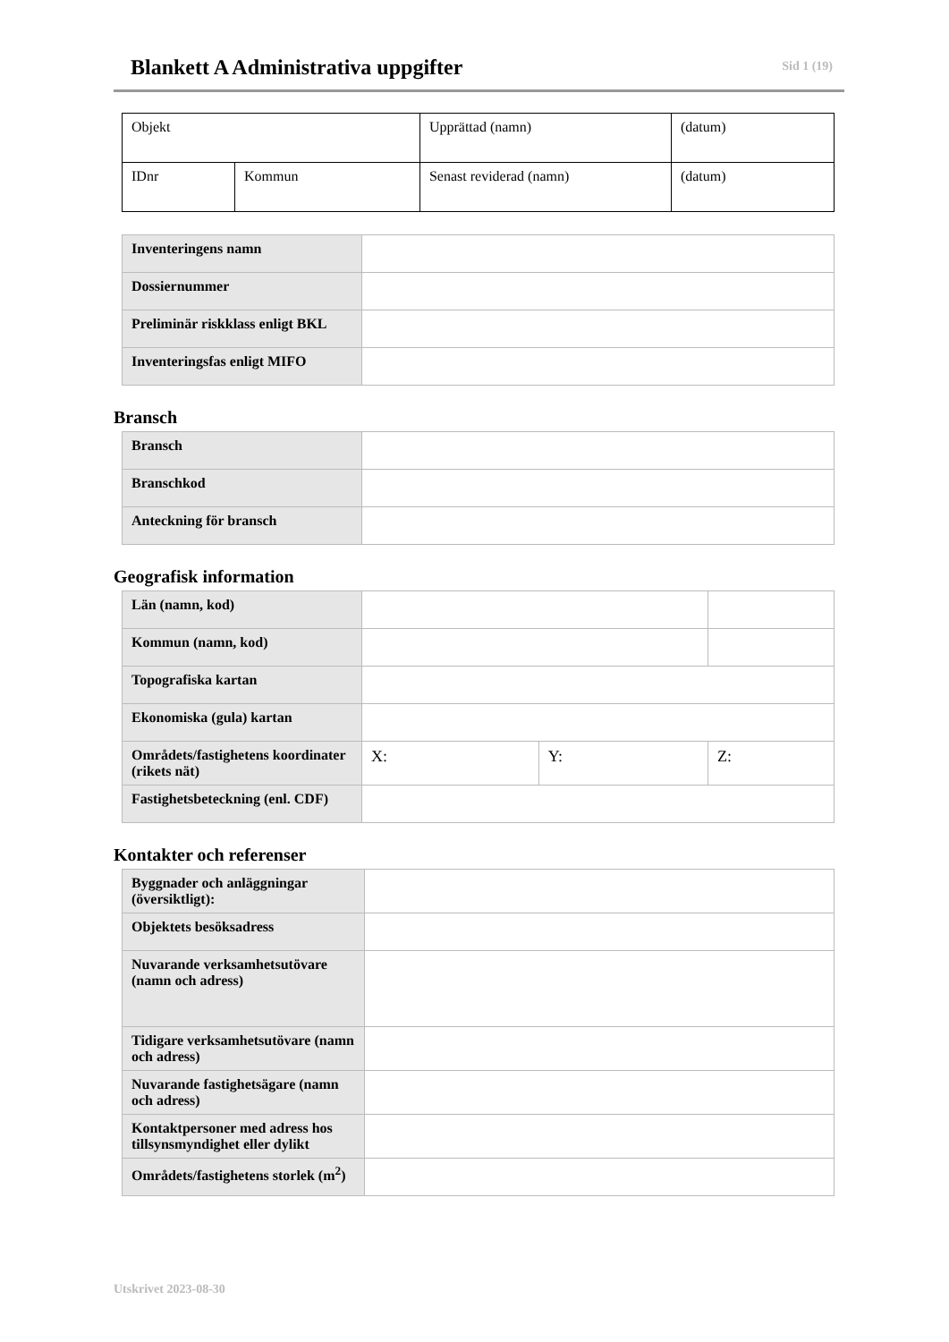Blankett A Administrativa uppgifter
Sid 1 (19)
| Objekt | | Upprättad (namn) | (datum) |
| IDnr | Kommun | Senast reviderad (namn) | (datum) |
| Inventeringens namn | |
| Dossiernummer | |
| Preliminär riskklass enligt BKL | |
| Inventeringsfas enligt MIFO | |
Bransch
| Bransch | |
| Branschkod | |
| Anteckning för bransch | |
Geografisk information
| Län (namn, kod) | | | | |
| Kommun (namn, kod) | | | | |
| Topografiska kartan | | | | |
| Ekonomiska (gula) kartan | | | | |
| Områdets/fastighetens koordinater (rikets nät) | X: | Y: | Z: | |
| Fastighetsbeteckning (enl. CDF) | | | | |
Kontakter och referenser
| Byggnader och anläggningar (översiktligt): | |
| Objektets besöksadress | |
| Nuvarande verksamhetsutövare (namn och adress) | |
| Tidigare verksamhetsutövare (namn och adress) | |
| Nuvarande fastighetsägare (namn och adress) | |
| Kontaktpersoner med adress hos tillsynsmyndighet eller dylikt | |
| Områdets/fastighetens storlek (m<sup>2</sup>) | |
Utskrivet 2023-08-30